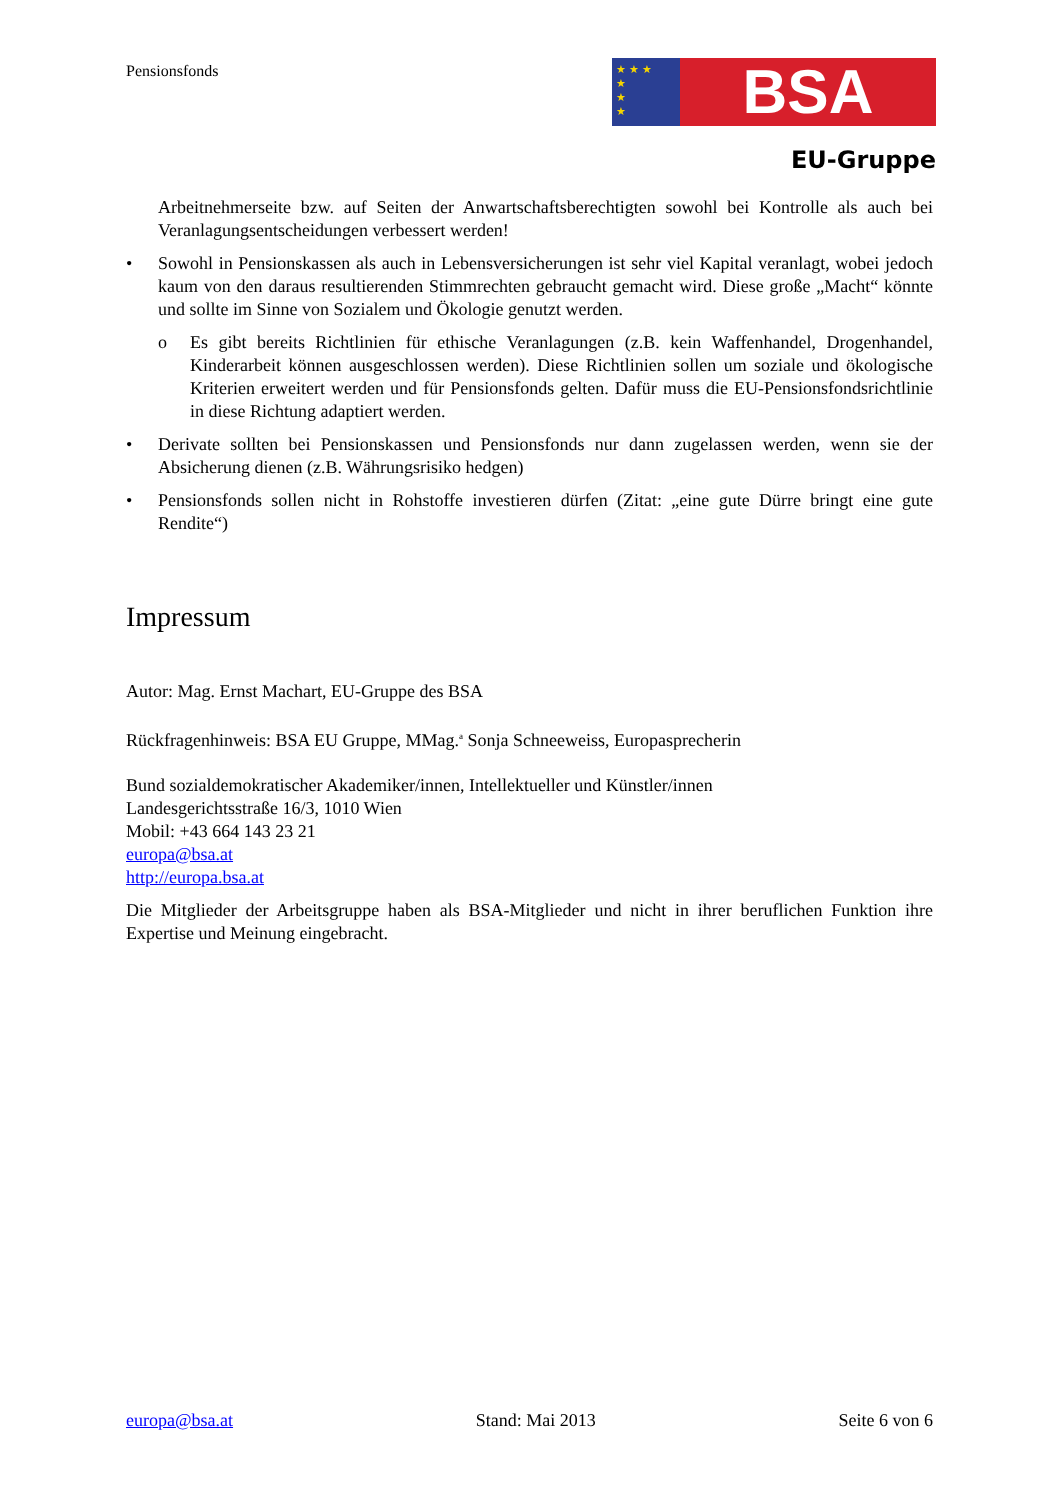Pensionsfonds
★ ★ ★
★
★
★ BSA
EU-Gruppe
Arbeitnehmerseite bzw. auf Seiten der Anwartschaftsberechtigten sowohl bei Kontrolle als auch bei Veranlagungsentscheidungen verbessert werden!
• Sowohl in Pensionskassen als auch in Lebensversicherungen ist sehr viel Kapital veranlagt, wobei jedoch kaum von den daraus resultierenden Stimmrechten gebraucht gemacht wird. Diese große „Macht“ könnte und sollte im Sinne von Sozialem und Ökologie genutzt werden.
o Es gibt bereits Richtlinien für ethische Veranlagungen (z.B. kein Waffenhandel, Drogenhandel, Kinderarbeit können ausgeschlossen werden). Diese Richtlinien sollen um soziale und ökologische Kriterien erweitert werden und für Pensionsfonds gelten. Dafür muss die EU-Pensionsfondsrichtlinie in diese Richtung adaptiert werden.
• Derivate sollten bei Pensionskassen und Pensionsfonds nur dann zugelassen werden, wenn sie der Absicherung dienen (z.B. Währungsrisiko hedgen)
• Pensionsfonds sollen nicht in Rohstoffe investieren dürfen (Zitat: „eine gute Dürre bringt eine gute Rendite“)
Impressum
Autor: Mag. Ernst Machart, EU-Gruppe des BSA
Rückfragenhinweis: BSA EU Gruppe, MMag.<sup>a</sup> Sonja Schneeweiss, Europasprecherin
Bund sozialdemokratischer Akademiker/innen, Intellektueller und Künstler/innen
Landesgerichtsstraße 16/3, 1010 Wien
Mobil: +43 664 143 23 21
europa@bsa.at
http://europa.bsa.at
Die Mitglieder der Arbeitsgruppe haben als BSA-Mitglieder und nicht in ihrer beruflichen Funktion ihre Expertise und Meinung eingebracht.
europa@bsa.at Stand: Mai 2013 Seite 6 von 6